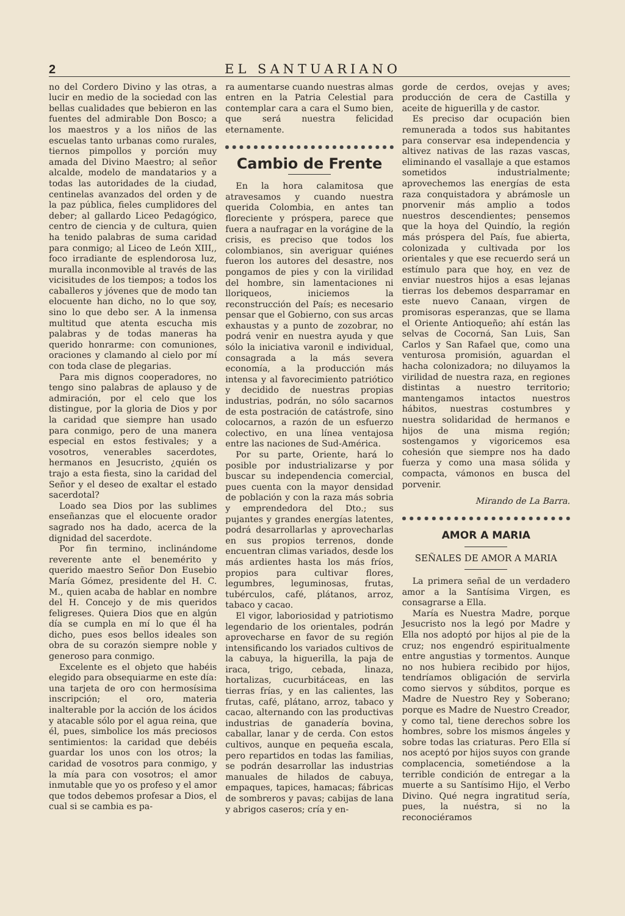2 EL SANTUARIANO
no del Cordero Divino y las otras, a lucir en medio de la sociedad con las bellas cualidades que bebieron en las fuentes del admirable Don Bosco; a los maestros y a los niños de las escuelas tanto urbanas como rurales, tiernos pimpollos y porción muy amada del Divino Maestro; al señor alcalde, modelo de mandatarios y a todas las autoridades de la ciudad, centinelas avanzados del orden y de la paz pública, fieles cumplidores del deber; al gallardo Liceo Pedagógico, centro de ciencia y de cultura, quien ha tenido palabras de suma caridad para conmigo; al Liceo de León XIII,, foco irradiante de esplendorosa luz, muralla inconmovible al través de las vicisitudes de los tiempos; a todos los caballeros y jóvenes que de modo tan elocuente han dicho, no lo que soy, sino lo que debo ser. A la inmensa multitud que atenta escucha mis palabras y de todas maneras ha querido honrarme: con comuniones, oraciones y clamando al cielo por mí con toda clase de plegarias.
Para mis dignos cooperadores, no tengo sino palabras de aplauso y de admiración, por el celo que los distingue, por la gloria de Dios y por la caridad que siempre han usado para conmigo, pero de una manera especial en estos festivales; y a vosotros, venerables sacerdotes, hermanos en Jesucristo, ¿quién os trajo a esta fiesta, sino la caridad del Señor y el deseo de exaltar el estado sacerdotal?
Loado sea Dios por las sublimes enseñanzas que el elocuente orador sagrado nos ha dado, acerca de la dignidad del sacerdote.
Por fin termino, inclinándome reverente ante el benemérito y querido maestro Señor Don Eusebio María Gómez, presidente del H. C. M., quien acaba de hablar en nombre del H. Concejo y de mis queridos feligreses. Quiera Dios que en algún día se cumpla en mí lo que él ha dicho, pues esos bellos ideales son obra de su corazón siempre noble y generoso para conmigo.
Excelente es el objeto que habéis elegido para obsequiarme en este día: una tarjeta de oro con hermosísima inscripción; el oro, materia inalterable por la acción de los ácidos y atacable sólo por el agua reina, que él, pues, simbolice los más preciosos sentimientos: la caridad que debéis guardar los unos con los otros; la caridad de vosotros para conmigo, y la mía para con vosotros; el amor inmutable que yo os profeso y el amor que todos debemos profesar a Dios, el cual si se cambia es pa-
ra aumentarse cuando nuestras almas entren en la Patria Celestial para contemplar cara a cara el Sumo bien, que será nuestra felicidad eternamente.
Cambio de Frente
En la hora calamitosa que atravesamos y cuando nuestra querida Colombia, en antes tan floreciente y próspera, parece que fuera a naufragar en la vorágine de la crisis, es preciso que todos los colombianos, sin averiguar quiénes fueron los autores del desastre, nos pongamos de pies y con la virilidad del hombre, sin lamentaciones ni lloriqueos, iniciemos la reconstrucción del País; es necesario pensar que el Gobierno, con sus arcas exhaustas y a punto de zozobrar, no podrá venir en nuestra ayuda y que sólo la iniciativa varonil e individual, consagrada a la más severa economía, a la producción más intensa y al favorecimiento patriótico y decidido de nuestras propias industrias, podrán, no sólo sacarnos de esta postración de catástrofe, sino colocarnos, a razón de un esfuerzo colectivo, en una línea ventajosa entre las naciones de Sud-América.
Por su parte, Oriente, hará lo posible por industrializarse y por buscar su independencia comercial, pues cuenta con la mayor densidad de población y con la raza más sobria y emprendedora del Dto.; sus pujantes y grandes energías latentes, podrá desarrollarlas y aprovecharlas en sus propios terrenos, donde encuentran climas variados, desde los más ardientes hasta los más fríos, propios para cultivar flores, legumbres, leguminosas, frutas, tubérculos, café, plátanos, arroz, tabaco y cacao.
El vigor, laboriosidad y patriotismo legendario de los orientales, podrán aprovecharse en favor de su región intensificando los variados cultivos de la cabuya, la higuerilla, la paja de iraca, trigo, cebada, linaza, hortalizas, cucurbitáceas, en las tierras frías, y en las calientes, las frutas, café, plátano, arroz, tabaco y cacao, alternando con las productivas industrias de ganadería bovina, caballar, lanar y de cerda. Con estos cultivos, aunque en pequeña escala, pero repartidos en todas las familias, se podrán desarrollar las industrias manuales de hilados de cabuya, empaques, tapices, hamacas; fábricas de sombreros y pavas; cabijas de lana y abrigos caseros; cría y en-
gorde de cerdos, ovejas y aves; producción de cera de Castilla y aceite de higuerilla y de castor.
Es preciso dar ocupación bien remunerada a todos sus habitantes para conservar esa independencia y altivez nativas de las razas vascas, eliminando el vasallaje a que estamos sometidos industrialmente; aprovechemos las energías de esta raza conquistadora y abrámosle un pnorvenir más amplio a todos nuestros descendientes; pensemos que la hoya del Quindío, la región más próspera del País, fue abierta, colonizada y cultivada por los orientales y que ese recuerdo será un estímulo para que hoy, en vez de enviar nuestros hijos a esas lejanas tierras los debemos desparramar en este nuevo Canaan, virgen de promisoras esperanzas, que se llama el Oriente Antioqueño; ahí están las selvas de Cocorná, San Luis, San Carlos y San Rafael que, como una venturosa promisión, aguardan el hacha colonizadora; no diluyamos la virilidad de nuestra raza, en regiones distintas a nuestro territorio; mantengamos intactos nuestros hábitos, nuestras costumbres y nuestra solidaridad de hermanos e hijos de una misma región; sostengamos y vigoricemos esa cohesión que siempre nos ha dado fuerza y como una masa sólida y compacta, vámonos en busca del porvenir.
Mirando de La Barra.
AMOR A MARIA
SEÑALES DE AMOR A MARIA
La primera señal de un verdadero amor a la Santísima Virgen, es consagrarse a Ella.
María es Nuestra Madre, porque Jesucristo nos la legó por Madre y Ella nos adoptó por hijos al pie de la cruz; nos engendró espiritualmente entre angustias y tormentos. Aunque no nos hubiera recibido por hijos, tendríamos obligación de servirla como siervos y súbditos, porque es Madre de Nuestro Rey y Soberano; porque es Madre de Nuestro Creador, y como tal, tiene derechos sobre los hombres, sobre los mismos ángeles y sobre todas las criaturas. Pero Ella sí nos aceptó por hijos suyos con grande complacencia, sometiéndose a la terrible condición de entregar a la muerte a su Santísimo Hijo, el Verbo Divino. Qué negra ingratitud sería, pues, la nuéstra, si no la reconociéramos